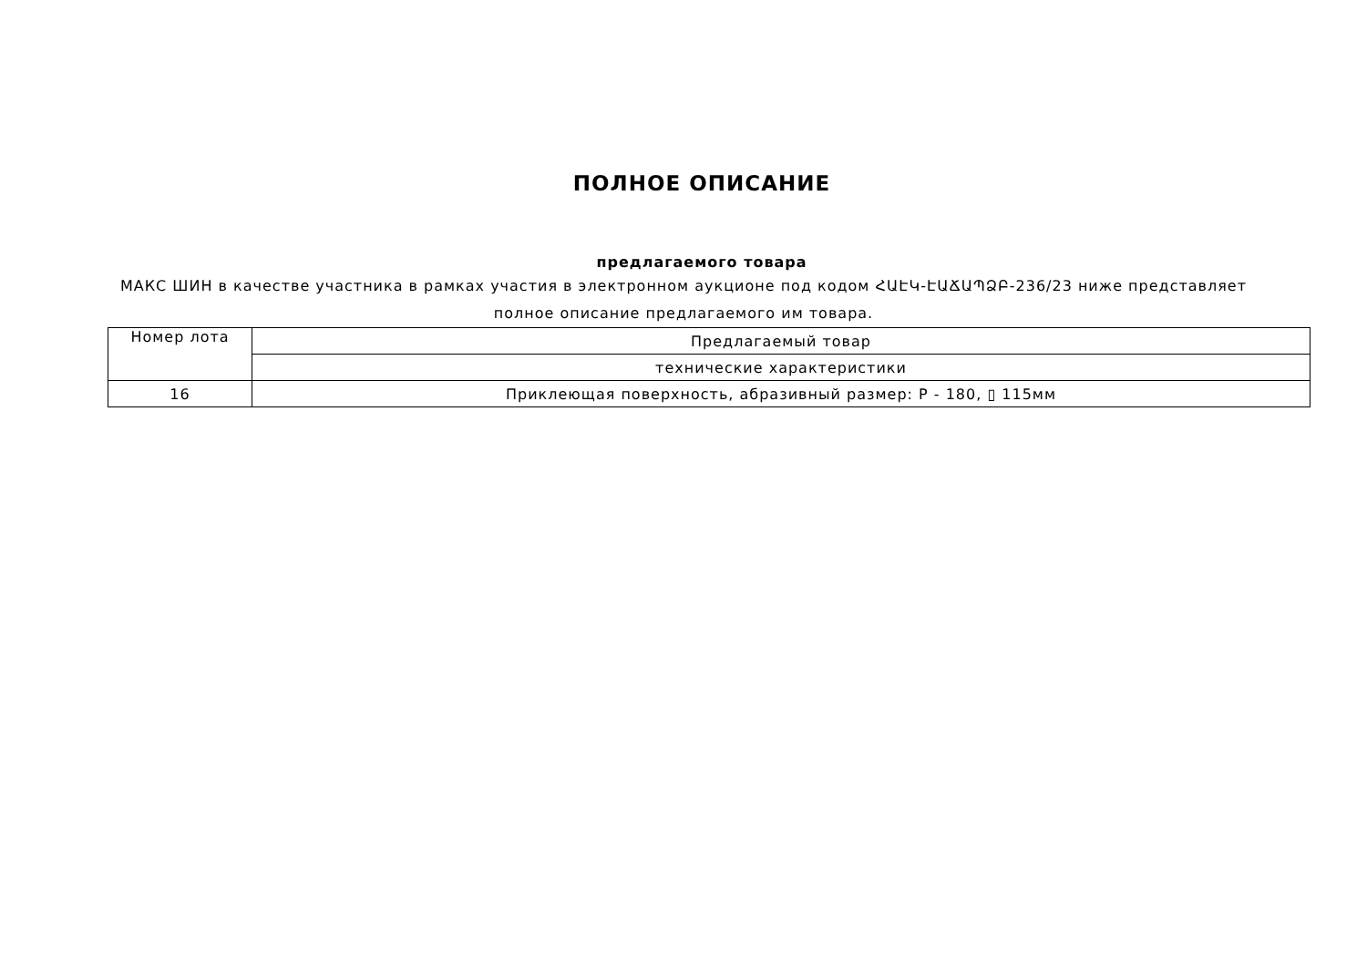ПОЛНОЕ ОПИСАНИЕ
предлагаемого товара
МАКС ШИН в качестве участника в рамках участия в электронном аукционе под кодом ՀԱԷԿ-ԷԱՃԱՊՁԲ-236/23 ниже представляет полное описание предлагаемого им товара.
| Номер лота | Предлагаемый товар |
| | технические характеристики |
| 16 | Приклеющая поверхность, абразивный размер: P - 180, ▯ 115мм |